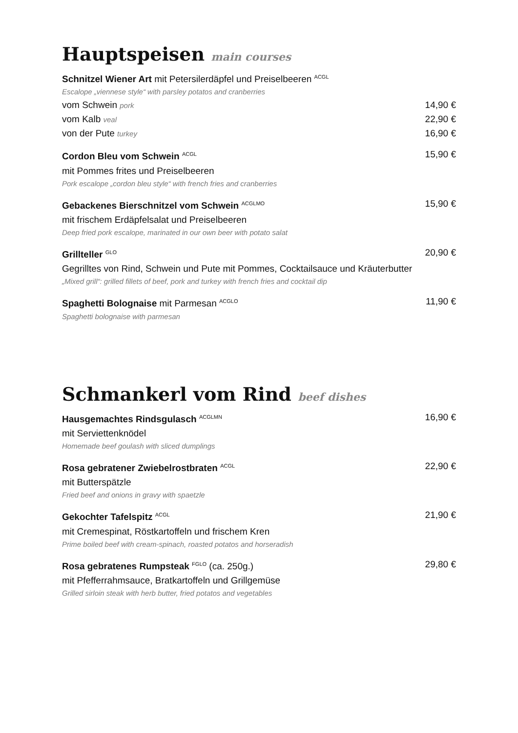Hauptspeisen main courses
Schnitzel Wiener Art mit Petersilerdäpfel und Preiselbeeren <sup>ACGL</sup>
Escalope „viennese style“ with parsley potatos and cranberries
vom Schwein pork 14,90 €
vom Kalb veal 22,90 €
von der Pute turkey 16,90 €
Cordon Bleu vom Schwein <sup>ACGL</sup> 15,90 €
mit Pommes frites und Preiselbeeren
Pork escalope „cordon bleu style“ with french fries and cranberries
Gebackenes Bierschnitzel vom Schwein <sup>ACGLMO</sup> 15,90 €
mit frischem Erdäpfelsalat und Preiselbeeren
Deep fried pork escalope, marinated in our own beer with potato salat
Grillteller <sup>GLO</sup> 20,90 €
Gegrilltes von Rind, Schwein und Pute mit Pommes, Cocktailsauce und Kräuterbutter
„Mixed grill“: grilled fillets of beef, pork and turkey with french fries and cocktail dip
Spaghetti Bolognaise mit Parmesan <sup>ACGLO</sup> 11,90 €
Spaghetti bolognaise with parmesan
Schmankerl vom Rind beef dishes
Hausgemachtes Rindsgulasch <sup>ACGLMN</sup> 16,90 €
mit Serviettenknödel
Homemade beef goulash with sliced dumplings
Rosa gebratener Zwiebelrostbraten <sup>ACGL</sup> 22,90 €
mit Butterspätzle
Fried beef and onions in gravy with spaetzle
Gekochter Tafelspitz <sup>ACGL</sup> 21,90 €
mit Cremespinat, Röstkartoffeln und frischem Kren
Prime boiled beef with cream-spinach, roasted potatos and horseradish
Rosa gebratenes Rumpsteak <sup>FGLO</sup> (ca. 250g.) 29,80 €
mit Pfefferrahmsauce, Bratkartoffeln und Grillgemüse
Grilled sirloin steak with herb butter, fried potatos and vegetables